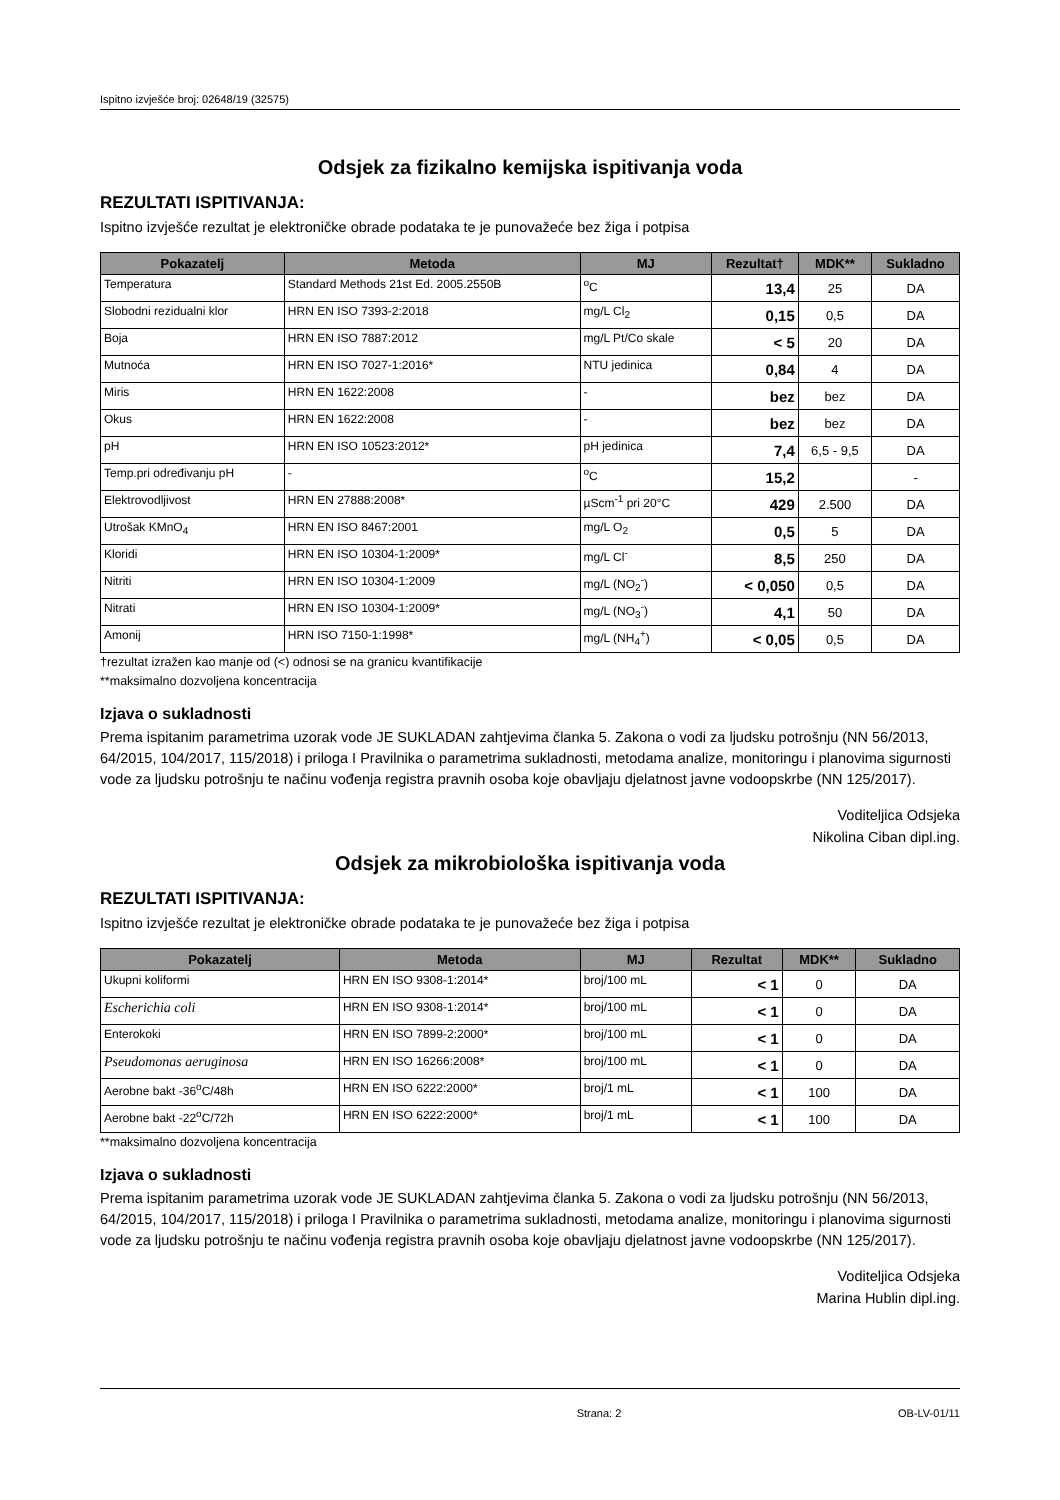Ispitno izvješće broj: 02648/19 (32575)
Odsjek za fizikalno kemijska ispitivanja voda
REZULTATI ISPITIVANJA:
Ispitno izvješće rezultat je elektroničke obrade podataka te je punovažeće bez žiga i potpisa
| Pokazatelj | Metoda | MJ | Rezultat† | MDK** | Sukladno |
| --- | --- | --- | --- | --- | --- |
| Temperatura | Standard Methods 21st Ed. 2005.2550B | <sup>o</sup> C | 13,4 | 25 | DA |
| Slobodni rezidualni klor | HRN EN ISO 7393-2:2018 | mg/L Cl<sub>2</sub> | 0,15 | 0,5 | DA |
| Boja | HRN EN ISO 7887:2012 | mg/L Pt/Co skale | < 5 | 20 | DA |
| Mutnoća | HRN EN ISO 7027-1:2016* | NTU jedinica | 0,84 | 4 | DA |
| Miris | HRN EN 1622:2008 | - | bez | bez | DA |
| Okus | HRN EN 1622:2008 | - | bez | bez | DA |
| pH | HRN EN ISO 10523:2012* | pH jedinica | 7,4 | 6,5 - 9,5 | DA |
| Temp.pri određivanju pH | - | <sup>o</sup> C | 15,2 | | - |
| Elektrovodljivost | HRN EN 27888:2008* | µScm<sup>-1</sup> pri 20°C | 429 | 2.500 | DA |
| Utrošak KMnO<sub>4</sub> | HRN EN ISO 8467:2001 | mg/L O<sub>2</sub> | 0,5 | 5 | DA |
| Kloridi | HRN EN ISO 10304-1:2009* | mg/L Cl<sup>-</sup> | 8,5 | 250 | DA |
| Nitriti | HRN EN ISO 10304-1:2009 | mg/L (NO<sub>2</sub><sup>-</sup>) | < 0,050 | 0,5 | DA |
| Nitrati | HRN EN ISO 10304-1:2009* | mg/L (NO<sub>3</sub><sup>-</sup>) | 4,1 | 50 | DA |
| Amonij | HRN ISO 7150-1:1998* | mg/L (NH<sub>4</sub><sup>+</sup>) | < 0,05 | 0,5 | DA |
†rezultat izražen kao manje od (<) odnosi se na granicu kvantifikacije
**maksimalno dozvoljena koncentracija
Izjava o sukladnosti
Prema ispitanim parametrima uzorak vode JE SUKLADAN zahtjevima članka 5. Zakona o vodi za ljudsku potrošnju (NN 56/2013, 64/2015, 104/2017, 115/2018) i priloga I Pravilnika o parametrima sukladnosti, metodama analize, monitoringu i planovima sigurnosti vode za ljudsku potrošnju te načinu vođenja registra pravnih osoba koje obavljaju djelatnost javne vodoopskrbe (NN 125/2017).
Voditeljica Odsjeka
Nikolina Ciban dipl.ing.
Odsjek za mikrobiološka ispitivanja voda
REZULTATI ISPITIVANJA:
Ispitno izvješće rezultat je elektroničke obrade podataka te je punovažeće bez žiga i potpisa
| Pokazatelj | Metoda | MJ | Rezultat | MDK** | Sukladno |
| --- | --- | --- | --- | --- | --- |
| Ukupni koliformi | HRN EN ISO 9308-1:2014* | broj/100 mL | < 1 | 0 | DA |
| Escherichia coli | HRN EN ISO 9308-1:2014* | broj/100 mL | < 1 | 0 | DA |
| Enterokoki | HRN EN ISO 7899-2:2000* | broj/100 mL | < 1 | 0 | DA |
| Pseudomonas aeruginosa | HRN EN ISO 16266:2008* | broj/100 mL | < 1 | 0 | DA |
| Aerobne bakt -36<sup>o</sup>C/48h | HRN EN ISO 6222:2000* | broj/1 mL | < 1 | 100 | DA |
| Aerobne bakt -22<sup>o</sup>C/72h | HRN EN ISO 6222:2000* | broj/1 mL | < 1 | 100 | DA |
**maksimalno dozvoljena koncentracija
Izjava o sukladnosti
Prema ispitanim parametrima uzorak vode JE SUKLADAN zahtjevima članka 5. Zakona o vodi za ljudsku potrošnju (NN 56/2013, 64/2015, 104/2017, 115/2018) i priloga I Pravilnika o parametrima sukladnosti, metodama analize, monitoringu i planovima sigurnosti vode za ljudsku potrošnju te načinu vođenja registra pravnih osoba koje obavljaju djelatnost javne vodoopskrbe (NN 125/2017).
Voditeljica Odsjeka
Marina Hublin dipl.ing.
Strana: 2 OB-LV-01/11